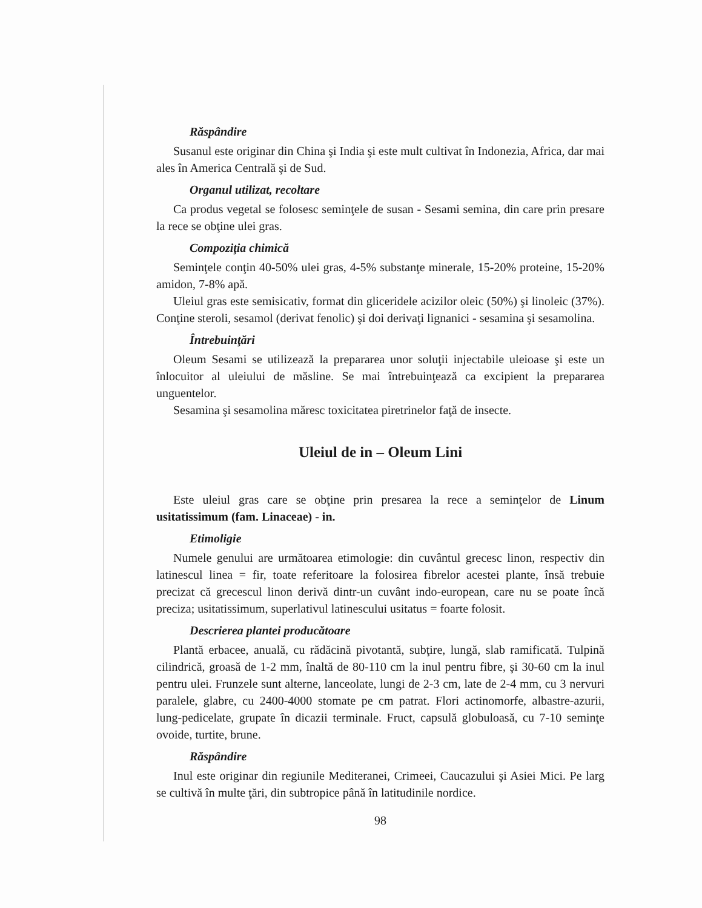Răspândire
Susanul este originar din China şi India şi este mult cultivat în Indonezia, Africa, dar mai ales în America Centrală şi de Sud.
Organul utilizat, recoltare
Ca produs vegetal se folosesc seminţele de susan - Sesami semina, din care prin presare la rece se obţine ulei gras.
Compoziţia chimică
Seminţele conţin 40-50% ulei gras, 4-5% substanţe minerale, 15-20% proteine, 15-20% amidon, 7-8% apă.
Uleiul gras este semisicativ, format din gliceridele acizilor oleic (50%) şi linoleic (37%). Conţine steroli, sesamol (derivat fenolic) şi doi derivaţi lignanici - sesamina şi sesamolina.
Întrebuinţări
Oleum Sesami se utilizează la prepararea unor soluţii injectabile uleioase şi este un înlocuitor al uleiului de măsline. Se mai întrebuinţează ca excipient la prepararea unguentelor.
Sesamina şi sesamolina măresc toxicitatea piretrinelor faţă de insecte.
Uleiul de in – Oleum Lini
Este uleiul gras care se obţine prin presarea la rece a seminţelor de Linum usitatissimum (fam. Linaceae) - in.
Etimoligie
Numele genului are următoarea etimologie: din cuvântul grecesc linon, respectiv din latinescul linea = fir, toate referitoare la folosirea fibrelor acestei plante, însă trebuie precizat că grecescul linon derivă dintr-un cuvânt indo-european, care nu se poate încă preciza; usitatissimum, superlativul latinescului usitatus = foarte folosit.
Descrierea plantei producătoare
Plantă erbacee, anuală, cu rădăcină pivotantă, subţire, lungă, slab ramificată. Tulpină cilindrică, groasă de 1-2 mm, înaltă de 80-110 cm la inul pentru fibre, şi 30-60 cm la inul pentru ulei. Frunzele sunt alterne, lanceolate, lungi de 2-3 cm, late de 2-4 mm, cu 3 nervuri paralele, glabre, cu 2400-4000 stomate pe cm patrat. Flori actinomorfe, albastre-azurii, lung-pedicelate, grupate în dicazii terminale. Fruct, capsulă globuloasă, cu 7-10 seminţe ovoide, turtite, brune.
Răspândire
Inul este originar din regiunile Mediteranei, Crimeei, Caucazului şi Asiei Mici. Pe larg se cultivă în multe ţări, din subtropice până în latitudinile nordice.
98